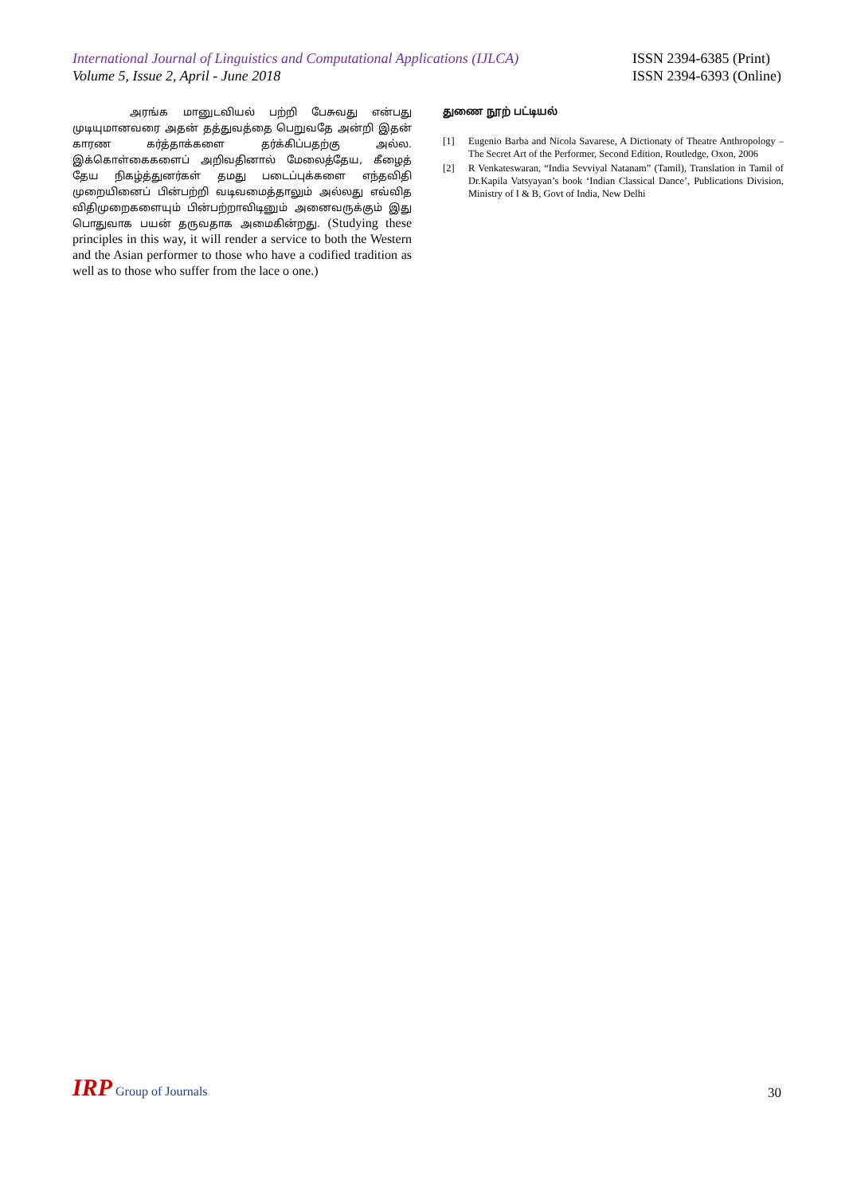International Journal of Linguistics and Computational Applications (IJLCA)
Volume 5, Issue 2, April - June 2018
ISSN 2394-6385 (Print)
ISSN 2394-6393 (Online)
அரங்க மானுடவியல் பற்றி பேசுவது என்பது முடியுமானவரை அதன் தத்துவத்தை பெறுவதே அன்றி இதன் காரண கர்த்தாக்களை தர்க்கிப்பதற்கு அல்ல. இக்கொள்கைகளைப் அறிவதினால் மேலைத்தேய, கீழைத் தேய நிகழ்த்துனர்கள் தமது படைப்புக்களை எந்தவிதி முறையினைப் பின்பற்றி வடிவமைத்தாலும் அல்லது எவ்வித விதிமுறைகளையும் பின்பற்றாவிடினும் அனைவருக்கும் இது பொதுவாக பயன் தருவதாக அமைகின்றது. (Studying these principles in this way, it will render a service to both the Western and the Asian performer to those who have a codified tradition as well as to those who suffer from the lace o one.)
துணை நூற் பட்டியல்
[1] Eugenio Barba and Nicola Savarese, A Dictionaty of Theatre Anthropology – The Secret Art of the Performer, Second Edition, Routledge, Oxon, 2006
[2] R Venkateswaran, “India Sevviyal Natanam” (Tamil), Translation in Tamil of Dr.Kapila Vatsyayan’s book ‘Indian Classical Dance’, Publications Division, Ministry of I & B, Govt of India, New Delhi
IRP Group of Journals
30